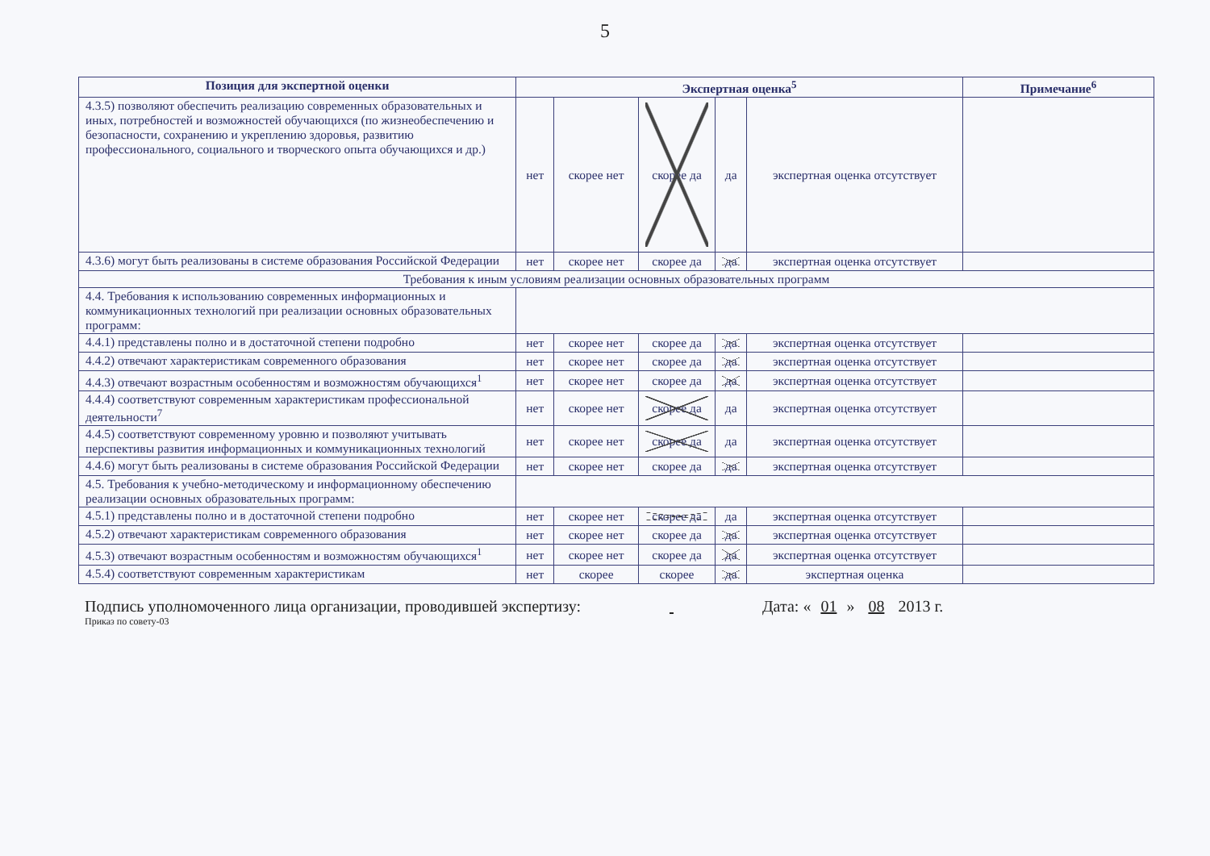5
| Позиция для экспертной оценки | Экспертная оценка<sup>5</sup> | | | | | Примечание<sup>6</sup> |
| --- | --- | --- | --- | --- | --- | --- |
| 4.3.5) позволяют обеспечить реализацию современных образовательных и иных, потребностей и возможностей обучающихся (по жизнеобеспечению и безопасности, сохранению и укреплению здоровья, развитию профессионального, социального и творческого опыта обучающихся и др.) | нет | скорее нет | скорее да | да | экспертная оценка отсутствует | |
| 4.3.6) могут быть реализованы в системе образования Российской Федерации | нет | скорее нет | скорее да | да | экспертная оценка отсутствует | |
| Требования к иным условиям реализации основных образовательных программ | | | | | | |
| 4.4. Требования к использованию современных информационных и коммуникационных технологий при реализации основных образовательных программ: | | | | | | |
| 4.4.1) представлены полно и в достаточной степени подробно | нет | скорее нет | скорее да | да | экспертная оценка отсутствует | |
| 4.4.2) отвечают характеристикам современного образования | нет | скорее нет | скорее да | да | экспертная оценка отсутствует | |
| 4.4.3) отвечают возрастным особенностям и возможностям обучающихся<sup>1</sup> | нет | скорее нет | скорее да | да | экспертная оценка отсутствует | |
| 4.4.4) соответствуют современным характеристикам профессиональной деятельности<sup>7</sup> | нет | скорее нет | скорее да | да | экспертная оценка отсутствует | |
| 4.4.5) соответствуют современному уровню и позволяют учитывать перспективы развития информационных и коммуникационных технологий | нет | скорее нет | скорее да | да | экспертная оценка отсутствует | |
| 4.4.6) могут быть реализованы в системе образования Российской Федерации | нет | скорее нет | скорее да | да | экспертная оценка отсутствует | |
| 4.5. Требования к учебно-методическому и информационному обеспечению реализации основных образовательных программ: | | | | | | |
| 4.5.1) представлены полно и в достаточной степени подробно | нет | скорее нет | скорее да | да | экспертная оценка отсутствует | |
| 4.5.2) отвечают характеристикам современного образования | нет | скорее нет | скорее да | да | экспертная оценка отсутствует | |
| 4.5.3) отвечают возрастным особенностям и возможностям обучающихся<sup>1</sup> | нет | скорее нет | скорее да | да | экспертная оценка отсутствует | |
| 4.5.4) соответствуют современным характеристикам | нет | скорее | скорее | да | экспертная оценка | |
Подпись уполномоченного лица организации, проводившей экспертизу: Дата: « 01 » 08 2013 г.
Приказ по совету-03